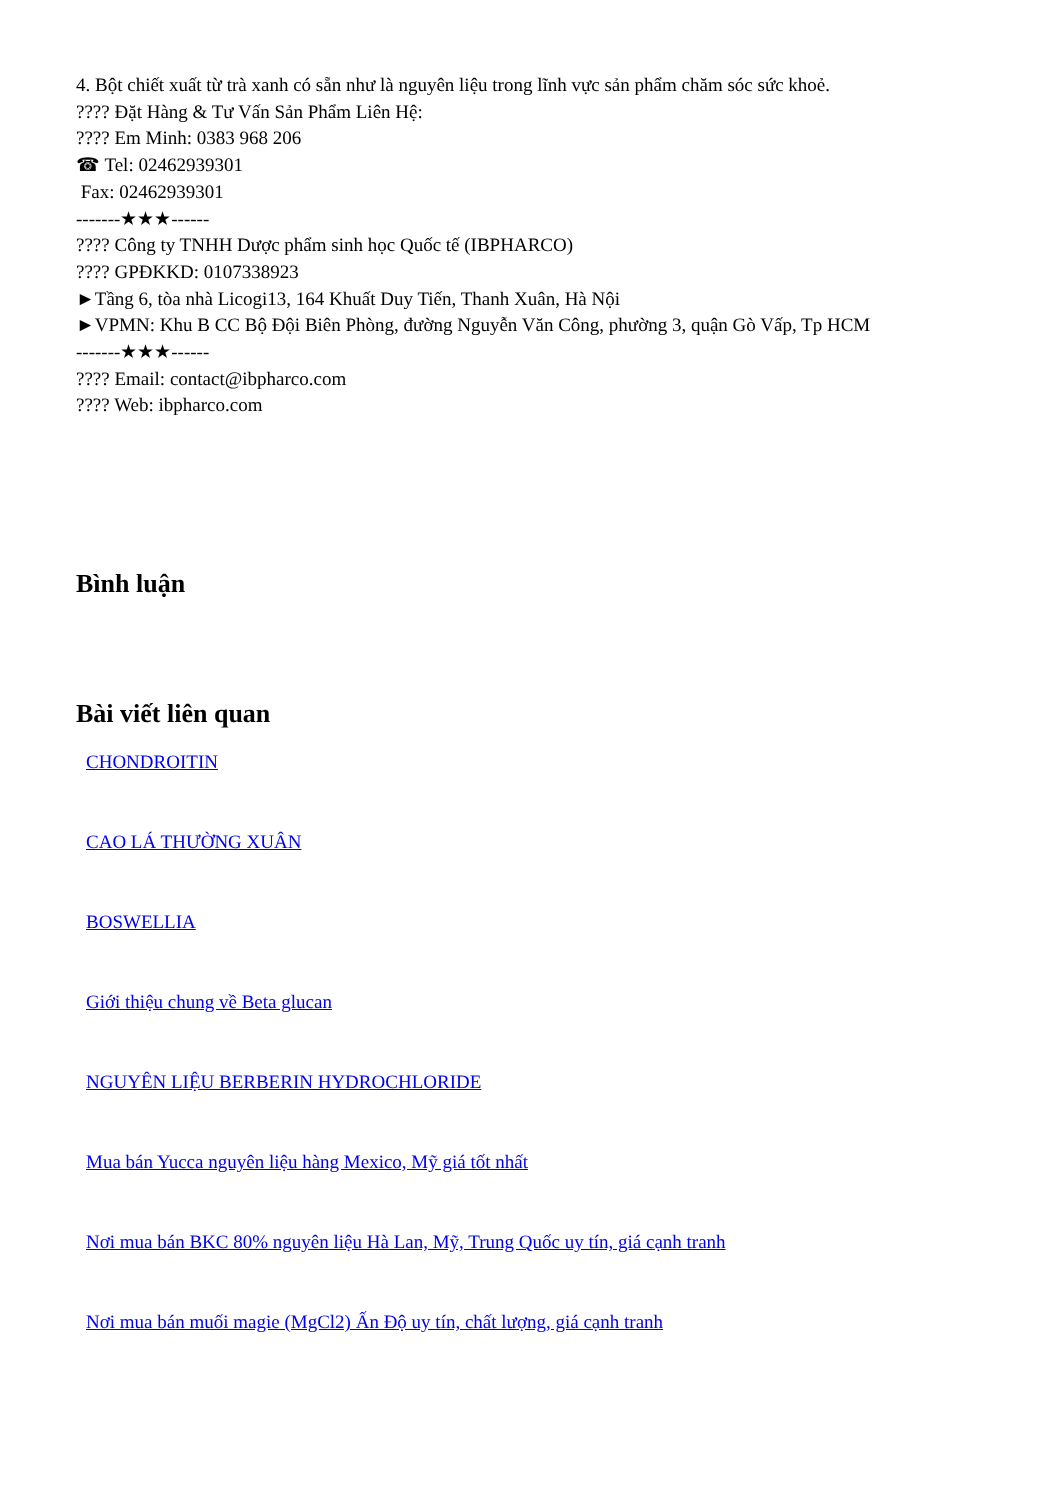4. Bột chiết xuất từ trà xanh có sẵn như là nguyên liệu trong lĩnh vực sản phẩm chăm sóc sức khoẻ.
???? Đặt Hàng & Tư Vấn Sản Phẩm Liên Hệ:
???? Em Minh: 0383 968 206
☎ Tel: 02462939301
Fax: 02462939301
-------★★★------
???? Công ty TNHH Dược phẩm sinh học Quốc tế (IBPHARCO)
???? GPĐKKD: 0107338923
►Tầng 6, tòa nhà Licogi13, 164 Khuất Duy Tiến, Thanh Xuân, Hà Nội
►VPMN: Khu B CC Bộ Đội Biên Phòng, đường Nguyễn Văn Công, phường 3, quận Gò Vấp, Tp HCM
-------★★★------
???? Email: contact@ibpharco.com
???? Web: ibpharco.com
Bình luận
Bài viết liên quan
CHONDROITIN
CAO LÁ THƯỜNG XUÂN
BOSWELLIA
Giới thiệu chung về Beta glucan
NGUYÊN LIỆU BERBERIN HYDROCHLORIDE
Mua bán Yucca nguyên liệu hàng Mexico, Mỹ giá tốt nhất
Nơi mua bán BKC 80% nguyên liệu Hà Lan, Mỹ, Trung Quốc uy tín, giá cạnh tranh
Nơi mua bán muối magie (MgCl2) Ấn Độ uy tín, chất lượng, giá cạnh tranh